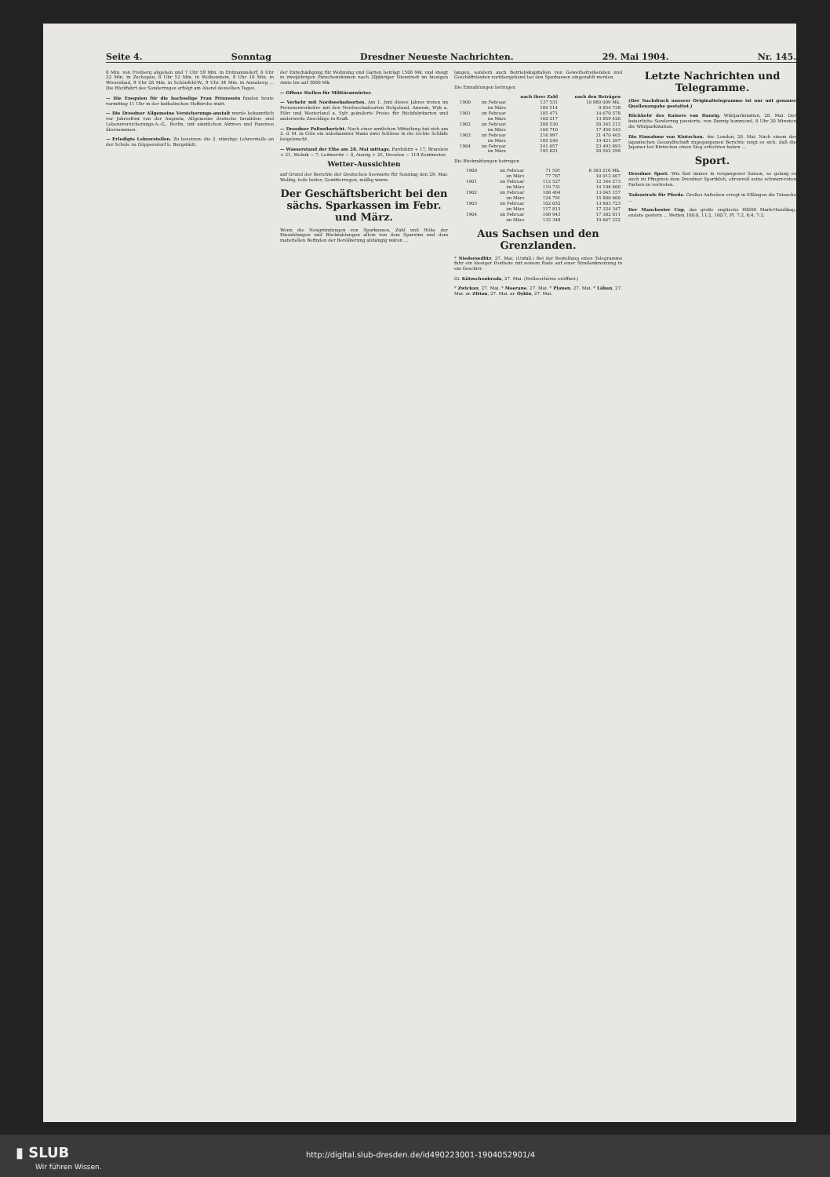Seite 4. Sonntag Dresdner Neueste Nachrichten. 29. Mai 1904. Nr. 145.
6 Min. von Freiberg abgehen und 7 Uhr 59 Min. in Erdmannsdorf, 8 Uhr 22 Min. in Zschopau, 8 Uhr 52 Min. in Wolkenstein, 9 Uhr 10 Min. in Wiesenbad, 9 Uhr 28 Min. in Schönfeld-W., 9 Uhr 34 Min. in Annaberg ... Die Rückfahrt des Sonderzuges erfolgt am Abend desselben Tages.
— Die Exequien für die hochselige Frau Prinzessin fanden heute vormittag 11 Uhr in der katholischen Hofkirche statt.
— Die Dresdner Allgemeine Versicherungs-anstalt wurde bekanntlich vor Jahresfrist von der Augusta, Allgemeine deutsche Invaliden- und Lebensversicherungs-A.-G., Berlin, mit sämtlichen Aktiven und Passiven übernommen.
— Erledigte Lehrerstellen. Zu besetzen: die 2. ständige Lehrerstelle an der Schule zu Göppersdorf b. Burgstädt.
der Entschädigung für Wohnung und Garten beträgt 1500 Mk. und steigt in zweijährigen Zwischenräumen nach 20jähriger Dienstzeit im hiesigen Amte bis auf 3000 Mk.
— Offene Stellen für Militäranwärter.
— Verkehr mit Nordseebadeorten. Am 1. Juni dieses Jahres treten im Personenverkehre mit den Nordseebadeorten Helgoland, Amrum, Wyk a. Föhr und Westerland a. Sylt geänderte Preise für Rückfahrkarten und anderweite Zuschläge in Kraft.
— Dresdner Polizeibericht. Nach einer amtlichen Mitteilung hat sich am 2. d. M. in Cöln ein unbekannter Mann zwei Schüsse in die rechte Schläfe beigebracht.
— Wasserstand der Elbe am 28. Mai mittags. Pardubitz + 17, Brandeis + 21, Melnik − 7, Leitmeritz − 8, Aussig + 25, Dresden − 119 Zentimeter.
Wetter-Aussichten
auf Grund der Berichte der Deutschen Seewarte für Sonntag den 29. Mai: Wolkig, teils heiter, Gewitterregen, mäßig warm.
Der Geschäftsbericht bei den sächs. Sparkassen im Febr. und März.
Wenn die Neugründungen von Sparkassen, Zahl und Höhe der Einzahlungen und Rückzahlungen allein von dem Sparsinn und dem materiellen Befinden der Bevölkerung abhängig wären ...
langen, sondern auch Betriebskapitalien von Gewerbetreibenden und Geschäftsleuten vorübergehend bei den Sparkassen eingezahlt werden.
Die Einzahlungen betrugen
| | | nach ihrer Zahl | nach den Beträgen |
| --- | --- | --- | --- |
| 1900 | im Februar | 137 531 | 10 980 009 Mk. |
| | im März | 109 514 | 9 854 738 |
| 1901 | im Februar | 185 471 | 14 670 578 |
| | im März | 160 217 | 13 859 426 |
| 1902 | im Februar | 208 530 | 20 345 212 |
| | im März | 166 710 | 17 450 543 |
| 1903 | im Februar | 216 997 | 21 470 465 |
| | im März | 185 249 | 19 421 297 |
| 1904 | im Februar | 241 057 | 23 493 893 |
| | im März | 195 821 | 20 542 299 |
Die Rückzahlungen betrugen
| 1900 | im Februar | 71 501 | 8 383 210 Mk. |
| | im März | 77 787 | 10 012 407 |
| 1901 | im Februar | 112 527 | 12 344 273 |
| | im März | 119 731 | 14 196 600 |
| 1902 | im Februar | 108 464 | 13 045 157 |
| | im März | 124 791 | 15 806 600 |
| 1903 | im Februar | 102 052 | 13 603 723 |
| | im März | 117 813 | 17 324 347 |
| 1904 | im Februar | 108 943 | 17 302 811 |
| | im März | 132 348 | 19 847 222 |
Aus Sachsen und den Grenzlanden.
* Niedersedlitz, 27. Mai. (Unfall.) Bei der Bestellung eines Telegramms fuhr ein hiesiger Postbote mit seinem Rade auf einer Straßenkreuzung in ein Geschirr.
Gi. Kötzschenbroda, 27. Mai. (Erdbeerbörse eröffnet.)
* Zwickau, 27. Mai. * Meerane, 27. Mai. * Plauen, 27. Mai. * Löbau, 27. Mai. ar. Zittau, 27. Mai. ar. Oybin, 27. Mai.
Letzte Nachrichten und Telegramme.
(Der Nachdruck unserer Originaltelegramme ist nur mit genauer Quellenangabe gestattet.)
Rückkehr des Kaisers von Danzig. Wildparkstation, 28. Mai. Der kaiserliche Sonderzug passierte, von Danzig kommend, 8 Uhr 20 Minuten die Wildparkstation.
Die Einnahme von Kintschou. -kn- London, 28. Mai. Nach einem der japanischen Gesandtschaft zugegangenen Berichte zeigt es sich, daß die Japaner bei Kintschou einen Sieg erfochten haben ...
Sport.
Dresdner Sport. Wie fast immer in vergangener Saison, so gelang es auch zu Pfingsten dem Dresdner Sportklub, ehrenvoll seine schwarz-roten Farben zu vertreten.
Todesstrafe für Pferde. Großes Aufsehen erregt in Eßlingen die Tatsache ...
Der Manchester Cup, das große englische 60000 Mark-Handikap, endete gestern ... Wetten 100:8, 11:2, 100:7, Pl. 7:2, 6:4, 7:2.
▮ SLUB
Wir führen Wissen.
http://digital.slub-dresden.de/id490223001-1904052901/4